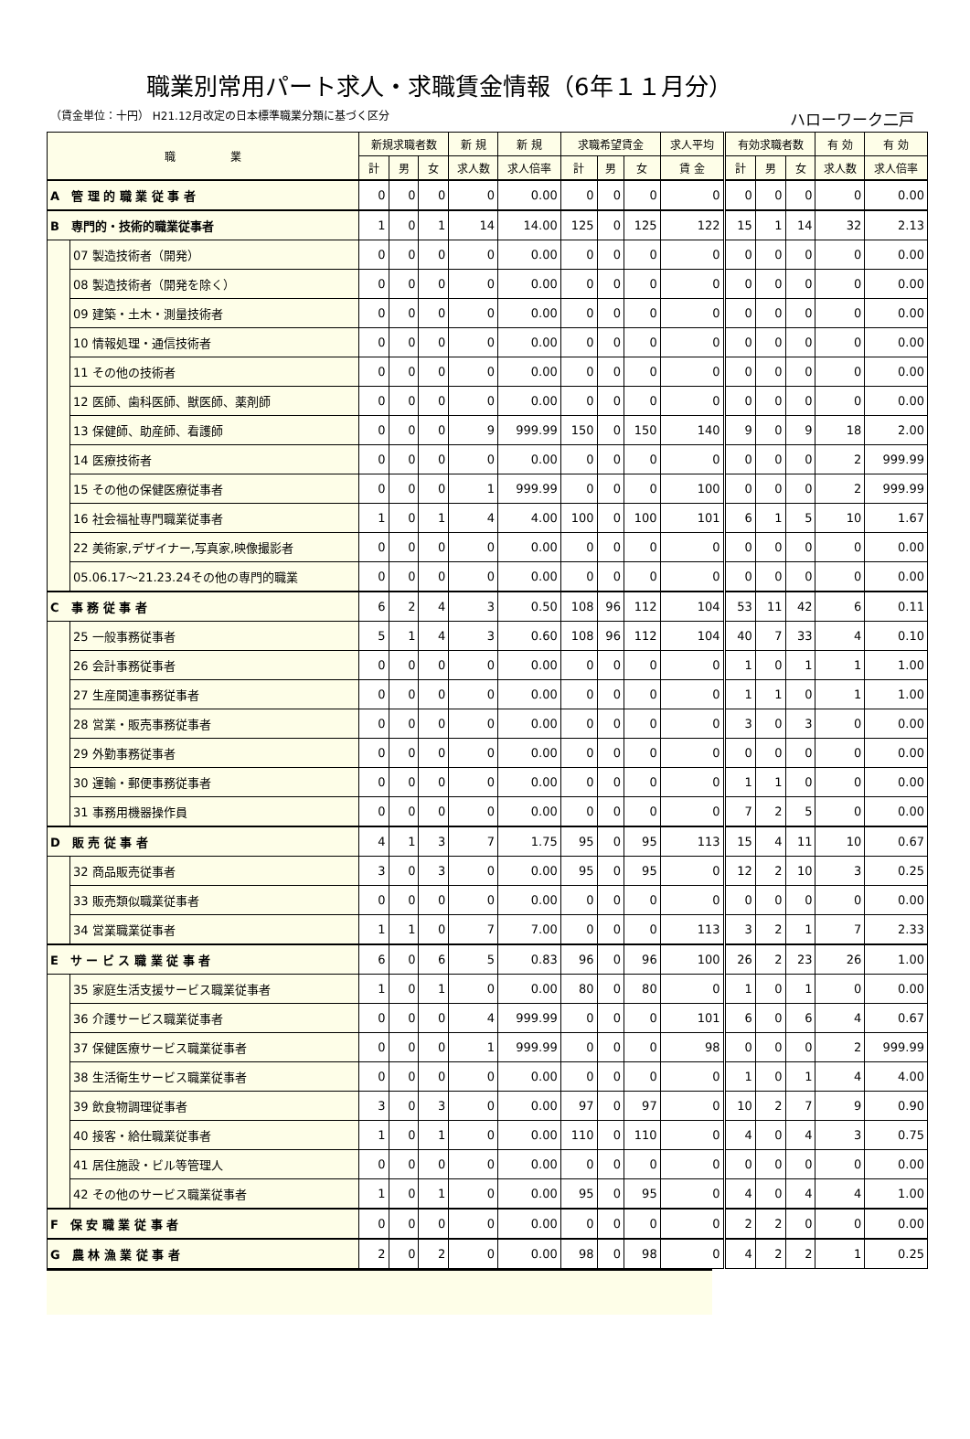職業別常用パート求人・求職賃金情報（6年１１月分）
（賃金単位：十円） H21.12月改定の日本標準職業分類に基づく区分 ハローワーク二戸
| 職 業 | | 新規求職者数 | | | 新 規 | 新 規 | 求職希望賃金 | | | 求人平均 | 有効求職者数 | | | 有 効 | 有 効 |
| --- | --- | --- | --- | --- | --- | --- | --- | --- | --- | --- | --- | --- | --- | --- | --- |
| | | 計 | 男 | 女 | 求人数 | 求人倍率 | 計 | 男 | 女 | 賃 金 | 計 | 男 | 女 | 求人数 | 求人倍率 |
| A 管 理 的 職 業 従 事 者 | | 0 | 0 | 0 | 0 | 0.00 | 0 | 0 | 0 | 0 | 0 | 0 | 0 | 0 | 0.00 |
| B 専門的・技術的職業従事者 | | 1 | 0 | 1 | 14 | 14.00 | 125 | 0 | 125 | 122 | 15 | 1 | 14 | 32 | 2.13 |
| | 07 製造技術者（開発） | 0 | 0 | 0 | 0 | 0.00 | 0 | 0 | 0 | 0 | 0 | 0 | 0 | 0 | 0.00 |
| | 08 製造技術者（開発を除く） | 0 | 0 | 0 | 0 | 0.00 | 0 | 0 | 0 | 0 | 0 | 0 | 0 | 0 | 0.00 |
| | 09 建築・土木・測量技術者 | 0 | 0 | 0 | 0 | 0.00 | 0 | 0 | 0 | 0 | 0 | 0 | 0 | 0 | 0.00 |
| | 10 情報処理・通信技術者 | 0 | 0 | 0 | 0 | 0.00 | 0 | 0 | 0 | 0 | 0 | 0 | 0 | 0 | 0.00 |
| | 11 その他の技術者 | 0 | 0 | 0 | 0 | 0.00 | 0 | 0 | 0 | 0 | 0 | 0 | 0 | 0 | 0.00 |
| | 12 医師、歯科医師、獣医師、薬剤師 | 0 | 0 | 0 | 0 | 0.00 | 0 | 0 | 0 | 0 | 0 | 0 | 0 | 0 | 0.00 |
| | 13 保健師、助産師、看護師 | 0 | 0 | 0 | 9 | 999.99 | 150 | 0 | 150 | 140 | 9 | 0 | 9 | 18 | 2.00 |
| | 14 医療技術者 | 0 | 0 | 0 | 0 | 0.00 | 0 | 0 | 0 | 0 | 0 | 0 | 0 | 2 | 999.99 |
| | 15 その他の保健医療従事者 | 0 | 0 | 0 | 1 | 999.99 | 0 | 0 | 0 | 100 | 0 | 0 | 0 | 2 | 999.99 |
| | 16 社会福祉専門職業従事者 | 1 | 0 | 1 | 4 | 4.00 | 100 | 0 | 100 | 101 | 6 | 1 | 5 | 10 | 1.67 |
| | 22 美術家,デザイナー,写真家,映像撮影者 | 0 | 0 | 0 | 0 | 0.00 | 0 | 0 | 0 | 0 | 0 | 0 | 0 | 0 | 0.00 |
| | 05.06.17～21.23.24その他の専門的職業 | 0 | 0 | 0 | 0 | 0.00 | 0 | 0 | 0 | 0 | 0 | 0 | 0 | 0 | 0.00 |
| C 事 務 従 事 者 | | 6 | 2 | 4 | 3 | 0.50 | 108 | 96 | 112 | 104 | 53 | 11 | 42 | 6 | 0.11 |
| | 25 一般事務従事者 | 5 | 1 | 4 | 3 | 0.60 | 108 | 96 | 112 | 104 | 40 | 7 | 33 | 4 | 0.10 |
| | 26 会計事務従事者 | 0 | 0 | 0 | 0 | 0.00 | 0 | 0 | 0 | 0 | 1 | 0 | 1 | 1 | 1.00 |
| | 27 生産関連事務従事者 | 0 | 0 | 0 | 0 | 0.00 | 0 | 0 | 0 | 0 | 1 | 1 | 0 | 1 | 1.00 |
| | 28 営業・販売事務従事者 | 0 | 0 | 0 | 0 | 0.00 | 0 | 0 | 0 | 0 | 3 | 0 | 3 | 0 | 0.00 |
| | 29 外勤事務従事者 | 0 | 0 | 0 | 0 | 0.00 | 0 | 0 | 0 | 0 | 0 | 0 | 0 | 0 | 0.00 |
| | 30 運輸・郵便事務従事者 | 0 | 0 | 0 | 0 | 0.00 | 0 | 0 | 0 | 0 | 1 | 1 | 0 | 0 | 0.00 |
| | 31 事務用機器操作員 | 0 | 0 | 0 | 0 | 0.00 | 0 | 0 | 0 | 0 | 7 | 2 | 5 | 0 | 0.00 |
| D 販 売 従 事 者 | | 4 | 1 | 3 | 7 | 1.75 | 95 | 0 | 95 | 113 | 15 | 4 | 11 | 10 | 0.67 |
| | 32 商品販売従事者 | 3 | 0 | 3 | 0 | 0.00 | 95 | 0 | 95 | 0 | 12 | 2 | 10 | 3 | 0.25 |
| | 33 販売類似職業従事者 | 0 | 0 | 0 | 0 | 0.00 | 0 | 0 | 0 | 0 | 0 | 0 | 0 | 0 | 0.00 |
| | 34 営業職業従事者 | 1 | 1 | 0 | 7 | 7.00 | 0 | 0 | 0 | 113 | 3 | 2 | 1 | 7 | 2.33 |
| E サ ー ビ ス 職 業 従 事 者 | | 6 | 0 | 6 | 5 | 0.83 | 96 | 0 | 96 | 100 | 26 | 2 | 23 | 26 | 1.00 |
| | 35 家庭生活支援サービス職業従事者 | 1 | 0 | 1 | 0 | 0.00 | 80 | 0 | 80 | 0 | 1 | 0 | 1 | 0 | 0.00 |
| | 36 介護サービス職業従事者 | 0 | 0 | 0 | 4 | 999.99 | 0 | 0 | 0 | 101 | 6 | 0 | 6 | 4 | 0.67 |
| | 37 保健医療サービス職業従事者 | 0 | 0 | 0 | 1 | 999.99 | 0 | 0 | 0 | 98 | 0 | 0 | 0 | 2 | 999.99 |
| | 38 生活衛生サービス職業従事者 | 0 | 0 | 0 | 0 | 0.00 | 0 | 0 | 0 | 0 | 1 | 0 | 1 | 4 | 4.00 |
| | 39 飲食物調理従事者 | 3 | 0 | 3 | 0 | 0.00 | 97 | 0 | 97 | 0 | 10 | 2 | 7 | 9 | 0.90 |
| | 40 接客・給仕職業従事者 | 1 | 0 | 1 | 0 | 0.00 | 110 | 0 | 110 | 0 | 4 | 0 | 4 | 3 | 0.75 |
| | 41 居住施設・ビル等管理人 | 0 | 0 | 0 | 0 | 0.00 | 0 | 0 | 0 | 0 | 0 | 0 | 0 | 0 | 0.00 |
| | 42 その他のサービス職業従事者 | 1 | 0 | 1 | 0 | 0.00 | 95 | 0 | 95 | 0 | 4 | 0 | 4 | 4 | 1.00 |
| F 保 安 職 業 従 事 者 | | 0 | 0 | 0 | 0 | 0.00 | 0 | 0 | 0 | 0 | 2 | 2 | 0 | 0 | 0.00 |
| G 農 林 漁 業 従 事 者 | | 2 | 0 | 2 | 0 | 0.00 | 98 | 0 | 98 | 0 | 4 | 2 | 2 | 1 | 0.25 |